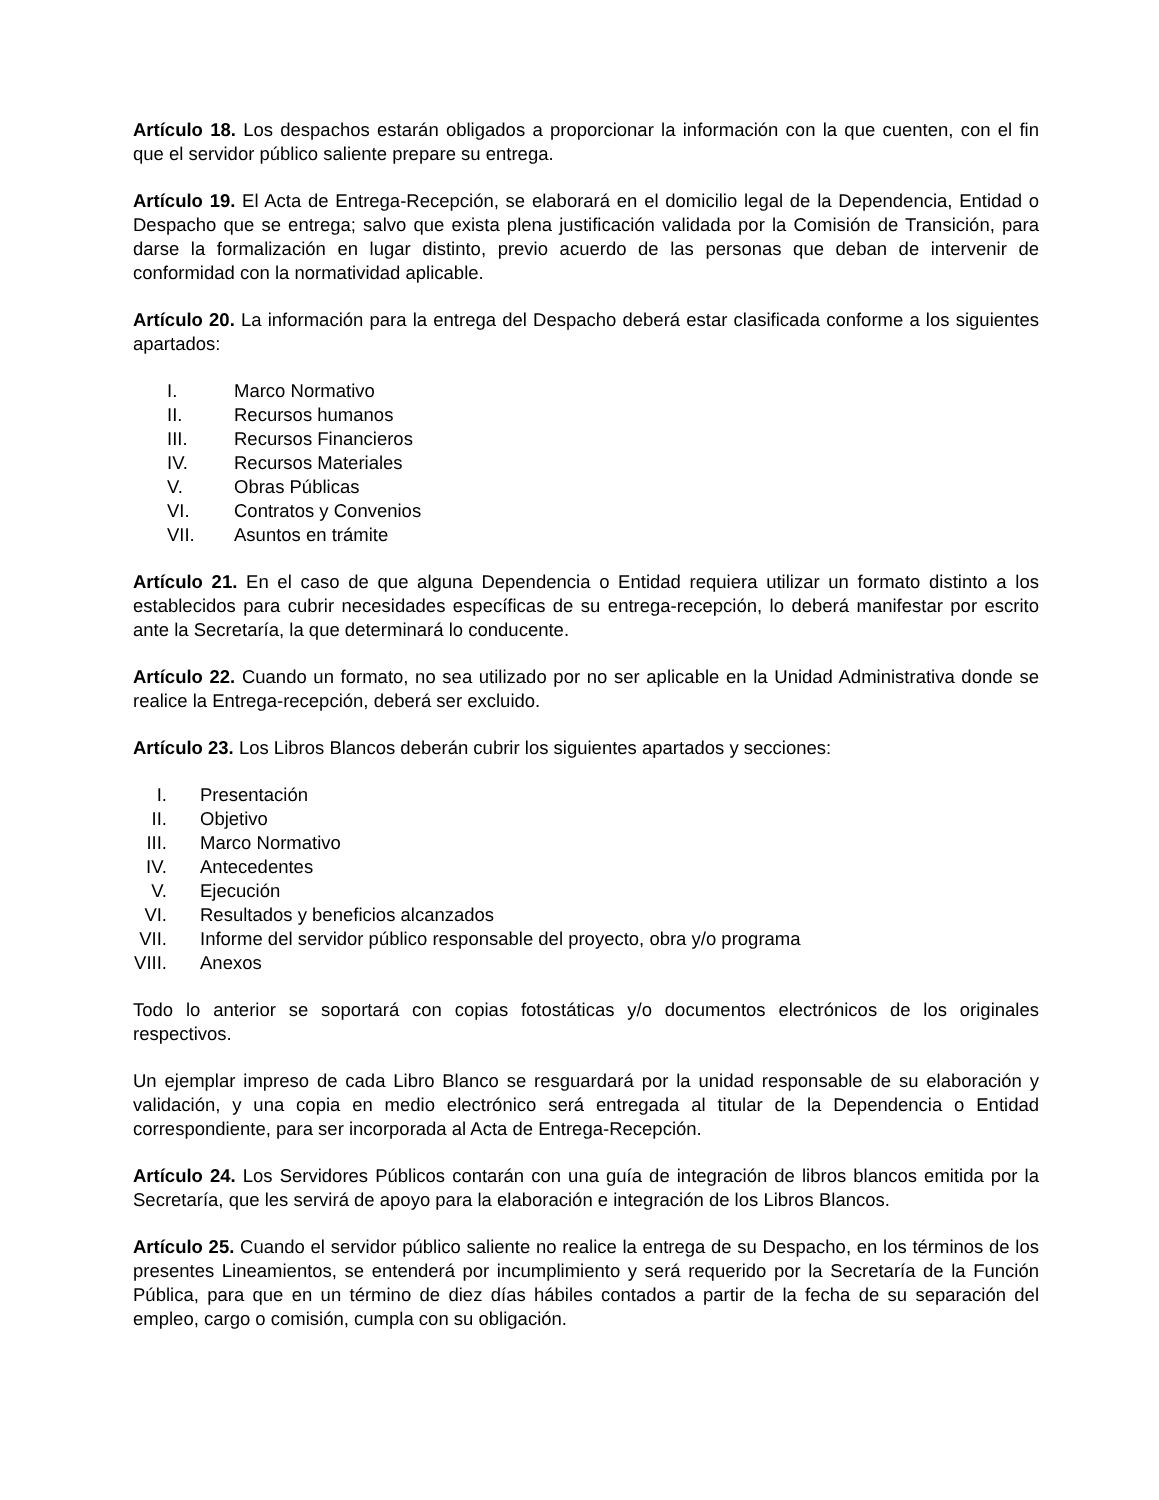Artículo 18. Los despachos estarán obligados a proporcionar la información con la que cuenten, con el fin que el servidor público saliente prepare su entrega.
Artículo 19. El Acta de Entrega-Recepción, se elaborará en el domicilio legal de la Dependencia, Entidad o Despacho que se entrega; salvo que exista plena justificación validada por la Comisión de Transición, para darse la formalización en lugar distinto, previo acuerdo de las personas que deban de intervenir de conformidad con la normatividad aplicable.
Artículo 20. La información para la entrega del Despacho deberá estar clasificada conforme a los siguientes apartados:
I. Marco Normativo
II. Recursos humanos
III. Recursos Financieros
IV. Recursos Materiales
V. Obras Públicas
VI. Contratos y Convenios
VII. Asuntos en trámite
Artículo 21. En el caso de que alguna Dependencia o Entidad requiera utilizar un formato distinto a los establecidos para cubrir necesidades específicas de su entrega-recepción, lo deberá manifestar por escrito ante la Secretaría, la que determinará lo conducente.
Artículo 22. Cuando un formato, no sea utilizado por no ser aplicable en la Unidad Administrativa donde se realice la Entrega-recepción, deberá ser excluido.
Artículo 23. Los Libros Blancos deberán cubrir los siguientes apartados y secciones:
I. Presentación
II. Objetivo
III. Marco Normativo
IV. Antecedentes
V. Ejecución
VI. Resultados y beneficios alcanzados
VII. Informe del servidor público responsable del proyecto, obra y/o programa
VIII. Anexos
Todo lo anterior se soportará con copias fotostáticas y/o documentos electrónicos de los originales respectivos.
Un ejemplar impreso de cada Libro Blanco se resguardará por la unidad responsable de su elaboración y validación, y una copia en medio electrónico será entregada al titular de la Dependencia o Entidad correspondiente, para ser incorporada al Acta de Entrega-Recepción.
Artículo 24. Los Servidores Públicos contarán con una guía de integración de libros blancos emitida por la Secretaría, que les servirá de apoyo para la elaboración e integración de los Libros Blancos.
Artículo 25. Cuando el servidor público saliente no realice la entrega de su Despacho, en los términos de los presentes Lineamientos, se entenderá por incumplimiento y será requerido por la Secretaría de la Función Pública, para que en un término de diez días hábiles contados a partir de la fecha de su separación del empleo, cargo o comisión, cumpla con su obligación.